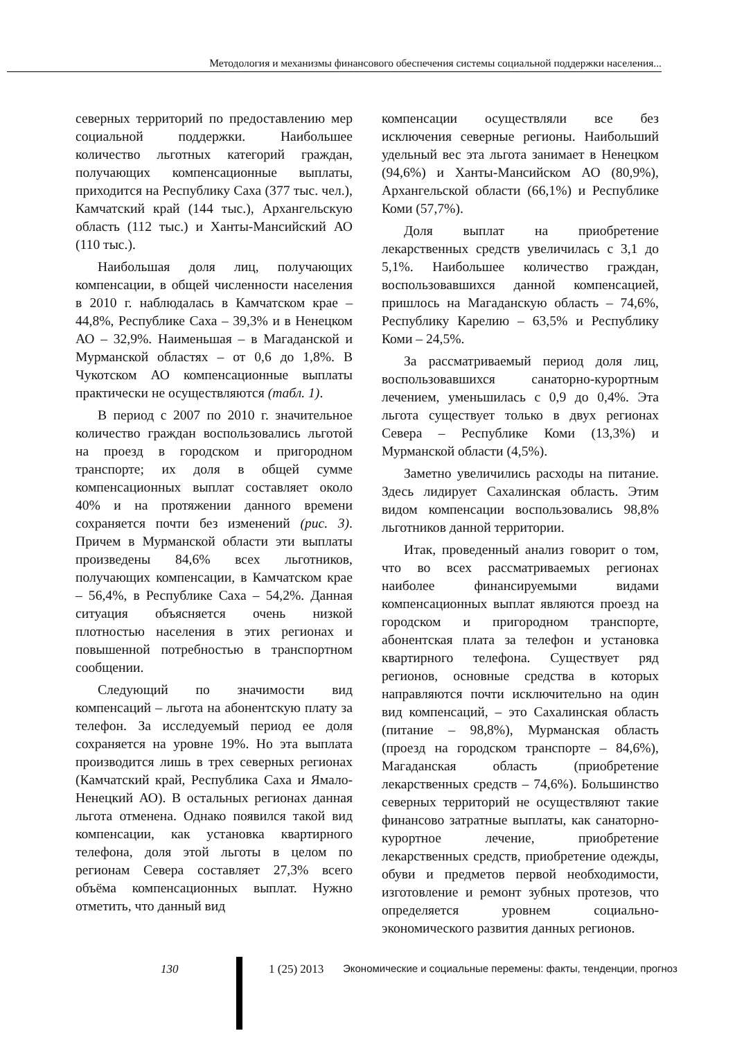Методология и механизмы финансового обеспечения системы социальной поддержки населения...
северных территорий по предоставлению мер социальной поддержки. Наибольшее количество льготных категорий граждан, получающих компенсационные выплаты, приходится на Республику Саха (377 тыс. чел.), Камчатский край (144 тыс.), Архангельскую область (112 тыс.) и Ханты-Мансийский АО (110 тыс.).
Наибольшая доля лиц, получающих компенсации, в общей численности населения в 2010 г. наблюдалась в Камчатском крае – 44,8%, Республике Саха – 39,3% и в Ненецком АО – 32,9%. Наименьшая – в Магаданской и Мурманской областях – от 0,6 до 1,8%. В Чукотском АО компенсационные выплаты практически не осуществляются (табл. 1).
В период с 2007 по 2010 г. значительное количество граждан воспользовались льготой на проезд в городском и пригородном транспорте; их доля в общей сумме компенсационных выплат составляет около 40% и на протяжении данного времени сохраняется почти без изменений (рис. 3). Причем в Мурманской области эти выплаты произведены 84,6% всех льготников, получающих компенсации, в Камчатском крае – 56,4%, в Республике Саха – 54,2%. Данная ситуация объясняется очень низкой плотностью населения в этих регионах и повышенной потребностью в транспортном сообщении.
Следующий по значимости вид компенсаций – льгота на абонентскую плату за телефон. За исследуемый период ее доля сохраняется на уровне 19%. Но эта выплата производится лишь в трех северных регионах (Камчатский край, Республика Саха и Ямало-Ненецкий АО). В остальных регионах данная льгота отменена. Однако появился такой вид компенсации, как установка квартирного телефона, доля этой льготы в целом по регионам Севера составляет 27,3% всего объёма компенсационных выплат. Нужно отметить, что данный вид
компенсации осуществляли все без исключения северные регионы. Наибольший удельный вес эта льгота занимает в Ненецком (94,6%) и Ханты-Мансийском АО (80,9%), Архангельской области (66,1%) и Республике Коми (57,7%).
Доля выплат на приобретение лекарственных средств увеличилась с 3,1 до 5,1%. Наибольшее количество граждан, воспользовавшихся данной компенсацией, пришлось на Магаданскую область – 74,6%, Республику Карелию – 63,5% и Республику Коми – 24,5%.
За рассматриваемый период доля лиц, воспользовавшихся санаторно-курортным лечением, уменьшилась с 0,9 до 0,4%. Эта льгота существует только в двух регионах Севера – Республике Коми (13,3%) и Мурманской области (4,5%).
Заметно увеличились расходы на питание. Здесь лидирует Сахалинская область. Этим видом компенсации воспользовались 98,8% льготников данной территории.
Итак, проведенный анализ говорит о том, что во всех рассматриваемых регионах наиболее финансируемыми видами компенсационных выплат являются проезд на городском и пригородном транспорте, абонентская плата за телефон и установка квартирного телефона. Существует ряд регионов, основные средства в которых направляются почти исключительно на один вид компенсаций, – это Сахалинская область (питание – 98,8%), Мурманская область (проезд на городском транспорте – 84,6%), Магаданская область (приобретение лекарственных средств – 74,6%). Большинство северных территорий не осуществляют такие финансово затратные выплаты, как санаторно-курортное лечение, приобретение лекарственных средств, приобретение одежды, обуви и предметов первой необходимости, изготовление и ремонт зубных протезов, что определяется уровнем социально-экономического развития данных регионов.
130 1 (25) 2013 Экономические и социальные перемены: факты, тенденции, прогноз